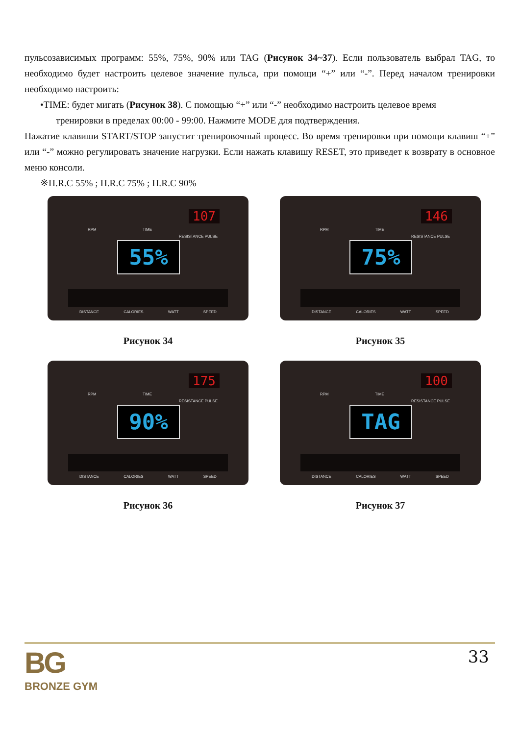пульсозависимых программ: 55%, 75%, 90% или TAG (Рисунок 34~37). Если пользователь выбрал TAG, то необходимо будет настроить целевое значение пульса, при помощи “+” или “-”. Перед началом тренировки необходимо настроить:
•TIME: будет мигать (Рисунок 38). С помощью “+” или “-” необходимо настроить целевое время
тренировки в пределах 00:00 - 99:00. Нажмите MODE для подтверждения.
Нажатие клавиши START/STOP запустит тренировочный процесс. Во время тренировки при помощи клавиш “+” или “-” можно регулировать значение нагрузки. Если нажать клавишу RESET, это приведет к возврату в основное меню консоли.
※H.R.C 55% ; H.R.C 75% ; H.R.C 90%
107
RPM TIME
RESISTANCE PULSE
55%
DISTANCE CALORIES WATT SPEED
Рисунок 34
146
RPM TIME
RESISTANCE PULSE
75%
DISTANCE CALORIES WATT SPEED
Рисунок 35
175
RPM TIME
RESISTANCE PULSE
90%
DISTANCE CALORIES WATT SPEED
Рисунок 36
100
RPM TIME
RESISTANCE PULSE
TAG
DISTANCE CALORIES WATT SPEED
Рисунок 37
BG
BRONZE GYM
33